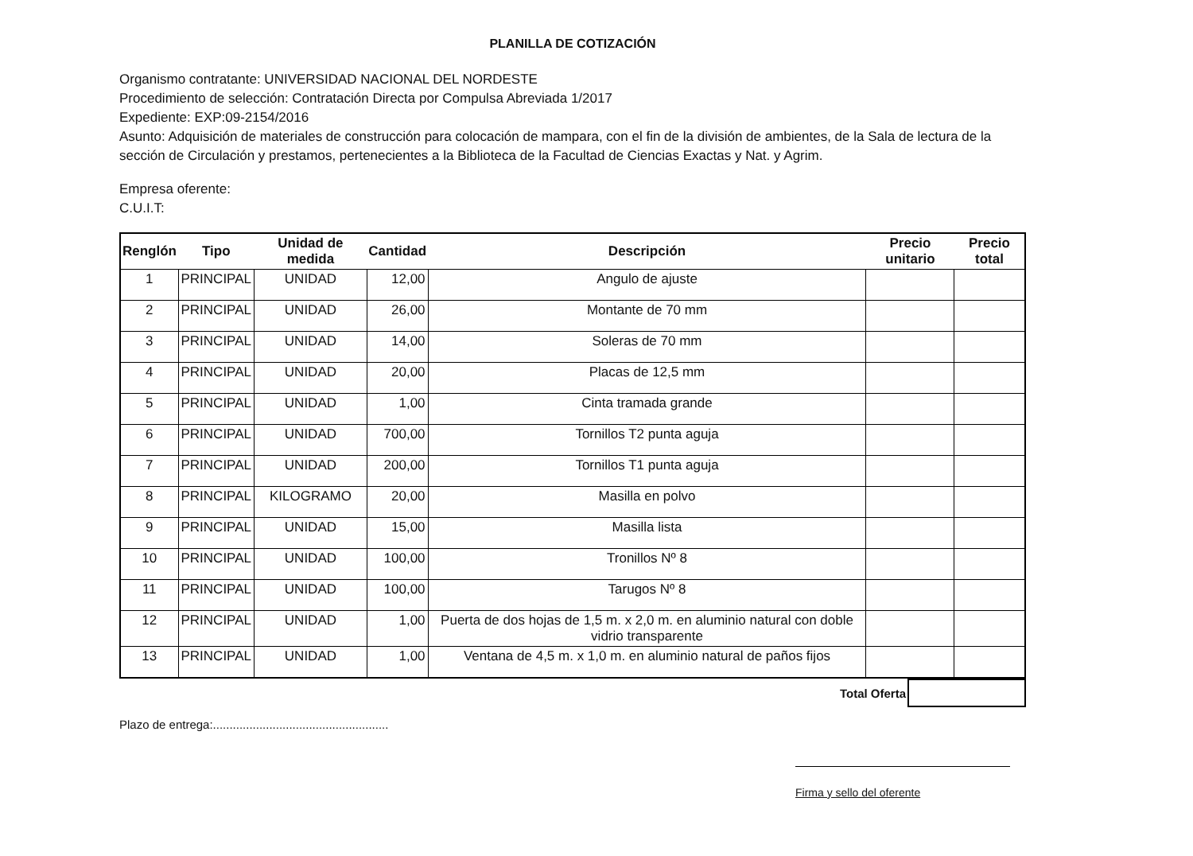PLANILLA DE COTIZACIÓN
Organismo contratante: UNIVERSIDAD NACIONAL DEL NORDESTE
Procedimiento de selección: Contratación Directa por Compulsa Abreviada 1/2017
Expediente: EXP:09-2154/2016
Asunto: Adquisición de materiales de construcción para colocación de mampara, con el fin de la división de ambientes, de la Sala de lectura de la sección de Circulación y prestamos, pertenecientes a la Biblioteca de la Facultad de Ciencias Exactas y Nat. y Agrim.
Empresa oferente:
C.U.I.T:
| Renglón | Tipo | Unidad de medida | Cantidad | Descripción | Precio unitario | Precio total |
| --- | --- | --- | --- | --- | --- | --- |
| 1 | PRINCIPAL | UNIDAD | 12,00 | Angulo de ajuste | | |
| 2 | PRINCIPAL | UNIDAD | 26,00 | Montante de 70 mm | | |
| 3 | PRINCIPAL | UNIDAD | 14,00 | Soleras de 70 mm | | |
| 4 | PRINCIPAL | UNIDAD | 20,00 | Placas de 12,5 mm | | |
| 5 | PRINCIPAL | UNIDAD | 1,00 | Cinta tramada grande | | |
| 6 | PRINCIPAL | UNIDAD | 700,00 | Tornillos T2 punta aguja | | |
| 7 | PRINCIPAL | UNIDAD | 200,00 | Tornillos T1 punta aguja | | |
| 8 | PRINCIPAL | KILOGRAMO | 20,00 | Masilla en polvo | | |
| 9 | PRINCIPAL | UNIDAD | 15,00 | Masilla lista | | |
| 10 | PRINCIPAL | UNIDAD | 100,00 | Tronillos Nº 8 | | |
| 11 | PRINCIPAL | UNIDAD | 100,00 | Tarugos Nº 8 | | |
| 12 | PRINCIPAL | UNIDAD | 1,00 | Puerta de dos hojas de 1,5 m. x 2,0 m. en aluminio natural con doble vidrio transparente | | |
| 13 | PRINCIPAL | UNIDAD | 1,00 | Ventana de 4,5 m. x 1,0 m. en aluminio natural de paños fijos | | |
Total Oferta
Plazo de entrega:.....................................................
Firma y sello del oferente